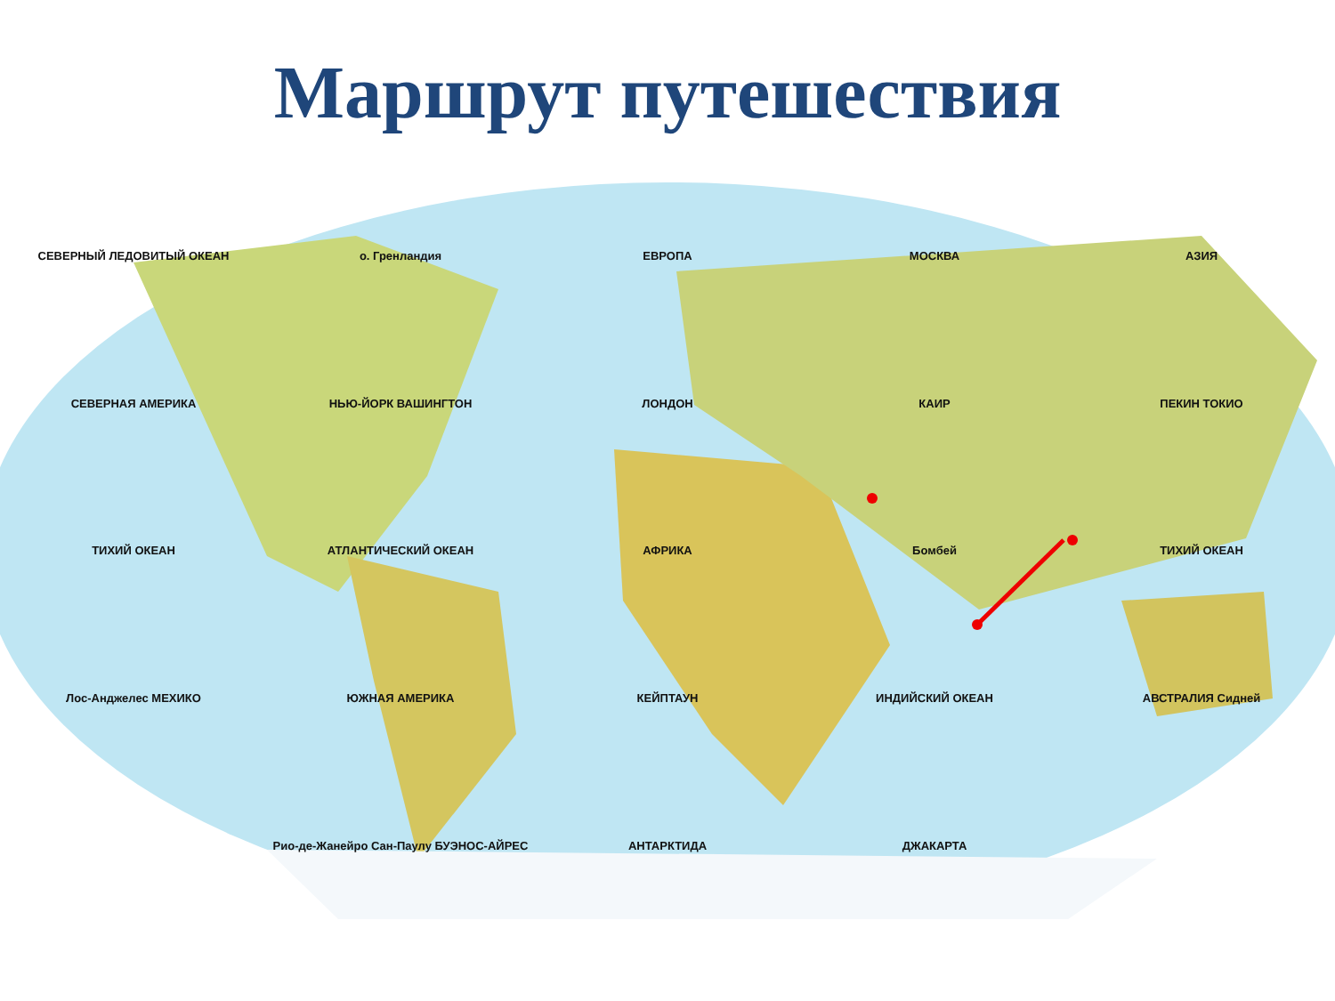Маршрут путешествия
СЕВЕРНЫЙ ЛЕДОВИТЫЙ ОКЕАН о. Гренландия ЕВРОПА МОСКВА АЗИЯ СЕВЕРНАЯ АМЕРИКА НЬЮ-ЙОРК ВАШИНГТОН ЛОНДОН КАИР ПЕКИН ТОКИО ТИХИЙ ОКЕАН АТЛАНТИЧЕСКИЙ ОКЕАН АФРИКА Бомбей ТИХИЙ ОКЕАН Лос-Анджелес МЕХИКО ЮЖНАЯ АМЕРИКА КЕЙПТАУН ИНДИЙСКИЙ ОКЕАН АВСТРАЛИЯ Сидней Рио-де-Жанейро Сан-Паулу БУЭНОС-АЙРЕС АНТАРКТИДА ДЖАКАРТА